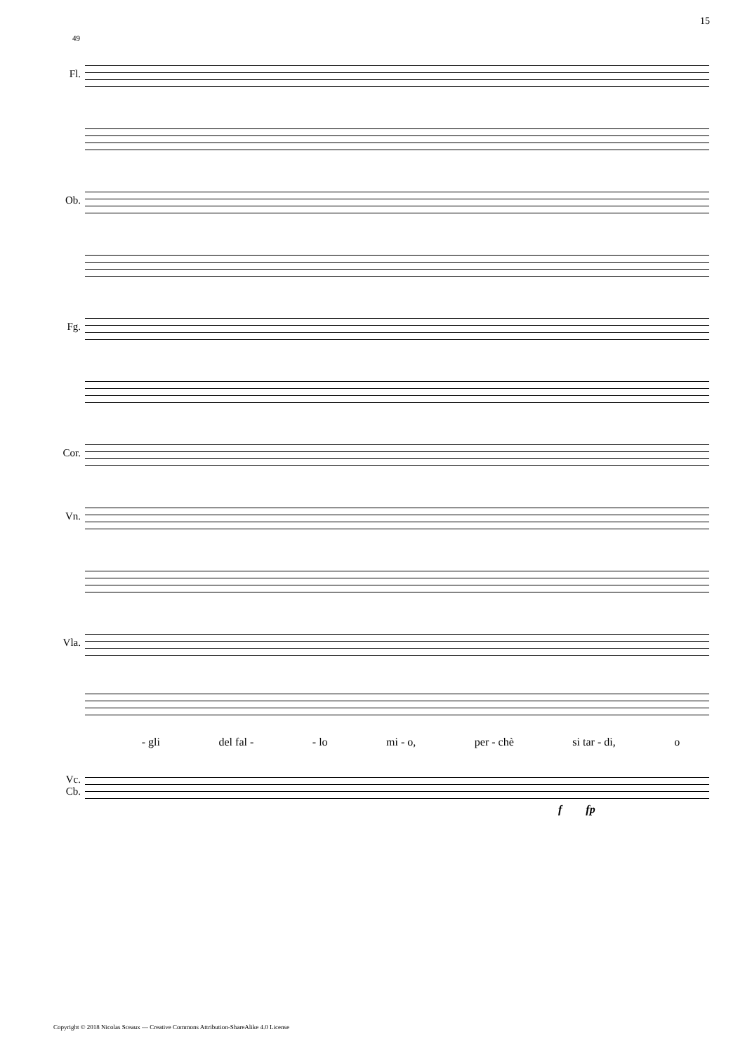15
49
Fl.
Ob.
Fg.
Cor.
Vn.
Vla.
- gli del fal - - lo mi - o, per - chè si tar - di, o
Vc.
Cb.
f fp
Copyright © 2018 Nicolas Sceaux — Creative Commons Attribution-ShareAlike 4.0 License